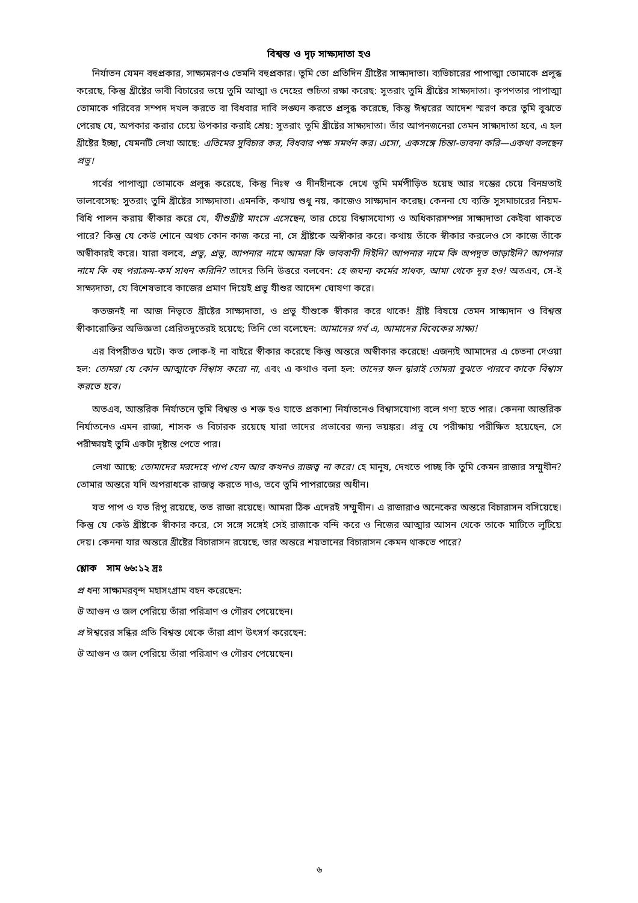বিশ্বস্ত ও দৃঢ় সাক্ষ্যদাতা হও
নির্যাতন যেমন বহুপ্রকার, সাক্ষ্যমরণও তেমনি বহুপ্রকার। তুমি তো প্রতিদিন খ্রীষ্টের সাক্ষ্যদাতা। ব্যভিচারের পাপাত্মা তোমাকে প্রলুব্ধ করেছে, কিন্তু খ্রীষ্টের ভাবী বিচারের ভয়ে তুমি আত্মা ও দেহের শুচিতা রক্ষা করেছ: সুতরাং তুমি খ্রীষ্টের সাক্ষ্যদাতা। কৃপণতার পাপাত্মা তোমাকে গরিবের সম্পদ দখল করতে বা বিধবার দাবি লঙ্ঘন করতে প্রলুব্ধ করেছে, কিন্তু ঈশ্বরের আদেশ স্মরণ করে তুমি বুঝতে পেরেছ যে, অপকার করার চেয়ে উপকার করাই শ্রেয়: সুতরাং তুমি খ্রীষ্টের সাক্ষ্যদাতা। তাঁর আপনজনেরা তেমন সাক্ষ্যদাতা হবে, এ হল খ্রীষ্টের ইচ্ছা, যেমনটি লেখা আছে: এতিমের সুবিচার কর, বিধবার পক্ষ সমর্থন কর। এসো, একসঙ্গে চিন্তা-ভাবনা করি—একথা বলছেন প্রভু।
গর্বের পাপাত্মা তোমাকে প্রলুব্ধ করেছে, কিন্তু নিঃস্ব ও দীনহীনকে দেখে তুমি মর্মপীড়িত হয়েছ আর দম্ভের চেয়ে বিনম্রতাই ভালবেসেছ: সুতরাং তুমি খ্রীষ্টের সাক্ষ্যদাতা। এমনকি, কথায় শুধু নয়, কাজেও সাক্ষ্যদান করেছ। কেননা যে ব্যক্তি সুসমাচারের নিয়ম-বিধি পালন করায় স্বীকার করে যে, যীশুখ্রীষ্ট মাংসে এসেছেন, তার চেয়ে বিশ্বাসযোগ্য ও অধিকারসম্পন্ন সাক্ষ্যদাতা কেইবা থাকতে পারে? কিন্তু যে কেউ শোনে অথচ কোন কাজ করে না, সে খ্রীষ্টকে অস্বীকার করে। কথায় তাঁকে স্বীকার করলেও সে কাজে তাঁকে অস্বীকারই করে। যারা বলবে, প্রভু, প্রভু, আপনার নামে আমরা কি ভাববাণী দিইনি? আপনার নামে কি অপদূত তাড়াইনি? আপনার নামে কি বহু পরাক্রম-কর্ম সাধন করিনি? তাদের তিনি উত্তরে বলবেন: হে জঘন্য কর্মের সাধক, আমা থেকে দূর হও! অতএব, সে-ই সাক্ষ্যদাতা, যে বিশেষভাবে কাজের প্রমাণ দিয়েই প্রভু যীশুর আদেশ ঘোষণা করে।
কতজনই না আজ নিভৃতে খ্রীষ্টের সাক্ষ্যদাতা, ও প্রভু যীশুকে স্বীকার করে থাকে! খ্রীষ্ট বিষয়ে তেমন সাক্ষ্যদান ও বিশ্বস্ত স্বীকারোক্তির অভিজ্ঞতা প্রেরিতদূতেরই হয়েছে; তিনি তো বলেছেন: আমাদের গর্ব এ, আমাদের বিবেকের সাক্ষ্য!
এর বিপরীতও ঘটে। কত লোক-ই না বাইরে স্বীকার করেছে কিন্তু অন্তরে অস্বীকার করেছে! এজন্যই আমাদের এ চেতনা দেওয়া হল: তোমরা যে কোন আত্মাকে বিশ্বাস করো না, এবং এ কথাও বলা হল: তাদের ফল দ্বারাই তোমরা বুঝতে পারবে কাকে বিশ্বাস করতে হবে।
অতএব, আন্তরিক নির্যাতনে তুমি বিশ্বস্ত ও শক্ত হও যাতে প্রকাশ্য নির্যাতনেও বিশ্বাসযোগ্য বলে গণ্য হতে পার। কেননা আন্তরিক নির্যাতনেও এমন রাজা, শাসক ও বিচারক রয়েছে যারা তাদের প্রভাবের জন্য ভয়ঙ্কর। প্রভু যে পরীক্ষায় পরীক্ষিত হয়েছেন, সে পরীক্ষায়ই তুমি একটা দৃষ্টান্ত পেতে পার।
লেখা আছে: তোমাদের মরদেহে পাপ যেন আর কখনও রাজত্ব না করে। হে মানুষ, দেখতে পাচ্ছ কি তুমি কেমন রাজার সম্মুখীন? তোমার অন্তরে যদি অপরাধকে রাজত্ব করতে দাও, তবে তুমি পাপরাজের অধীন।
যত পাপ ও যত রিপু রয়েছে, তত রাজা রয়েছে। আমরা ঠিক এদেরই সম্মুখীন। এ রাজারাও অনেকের অন্তরে বিচারাসন বসিয়েছে। কিন্তু যে কেউ খ্রীষ্টকে স্বীকার করে, সে সঙ্গে সঙ্গেই সেই রাজাকে বন্দি করে ও নিজের আত্মার আসন থেকে তাকে মাটিতে লুটিয়ে দেয়। কেননা যার অন্তরে খ্রীষ্টের বিচারাসন রয়েছে, তার অন্তরে শয়তানের বিচারাসন কেমন থাকতে পারে?
শ্লোক সাম ৬৬:১২ দ্রঃ
প্র ধন্য সাক্ষ্যমরবৃন্দ মহাসংগ্রাম বহন করেছেন:
উ আগুন ও জল পেরিয়ে তাঁরা পরিত্রাণ ও গৌরব পেয়েছেন।
প্র ঈশ্বরের সন্ধির প্রতি বিশ্বস্ত থেকে তাঁরা প্রাণ উৎসর্গ করেছেন:
উ আগুন ও জল পেরিয়ে তাঁরা পরিত্রাণ ও গৌরব পেয়েছেন।
৬